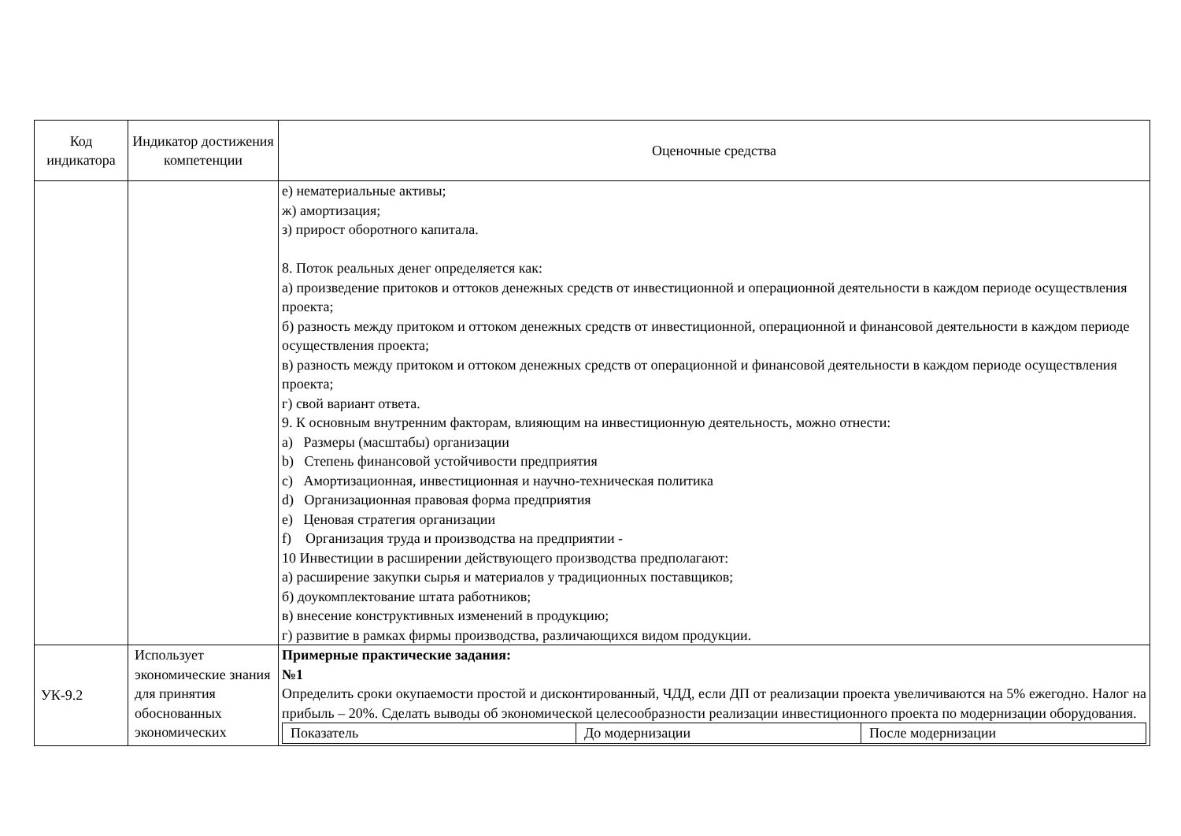| Код индикатора | Индикатор достижения компетенции | Оценочные средства |
| --- | --- | --- |
| | | е) нематериальные активы; ж) амортизация; з) прирост оборотного капитала. 8. Поток реальных денег определяется как: а) произведение притоков и оттоков денежных средств от инвестиционной и операционной деятельности в каждом периоде осуществления проекта; б) разность между притоком и оттоком денежных средств от инвестиционной, операционной и финансовой деятельности в каждом периоде осуществления проекта; в) разность между притоком и оттоком денежных средств от операционной и финансовой деятельности в каждом периоде осуществления проекта; г) свой вариант ответа. 9. К основным внутренним факторам, влияющим на инвестиционную деятельность, можно отнести: a) Размеры (масштабы) организации b) Степень финансовой устойчивости предприятия c) Амортизационная, инвестиционная и научно-техническая политика d) Организационная правовая форма предприятия e) Ценовая стратегия организации f) Организация труда и производства на предприятии - 10 Инвестиции в расширении действующего производства предполагают: а) расширение закупки сырья и материалов у традиционных поставщиков; б) доукомплектование штата работников; в) внесение конструктивных изменений в продукцию; г) развитие в рамках фирмы производства, различающихся видом продукции. |
| УК-9.2 | Использует экономические знания для принятия обоснованных экономических | Примерные практические задания: №1 Определить сроки окупаемости простой и дисконтированный, ЧДД, если ДП от реализации проекта увеличиваются на 5% ежегодно. Налог на прибыль – 20%. Сделать выводы об экономической целесообразности реализации инвестиционного проекта по модернизации оборудования. / Показатель / До модернизации / После модернизации / |